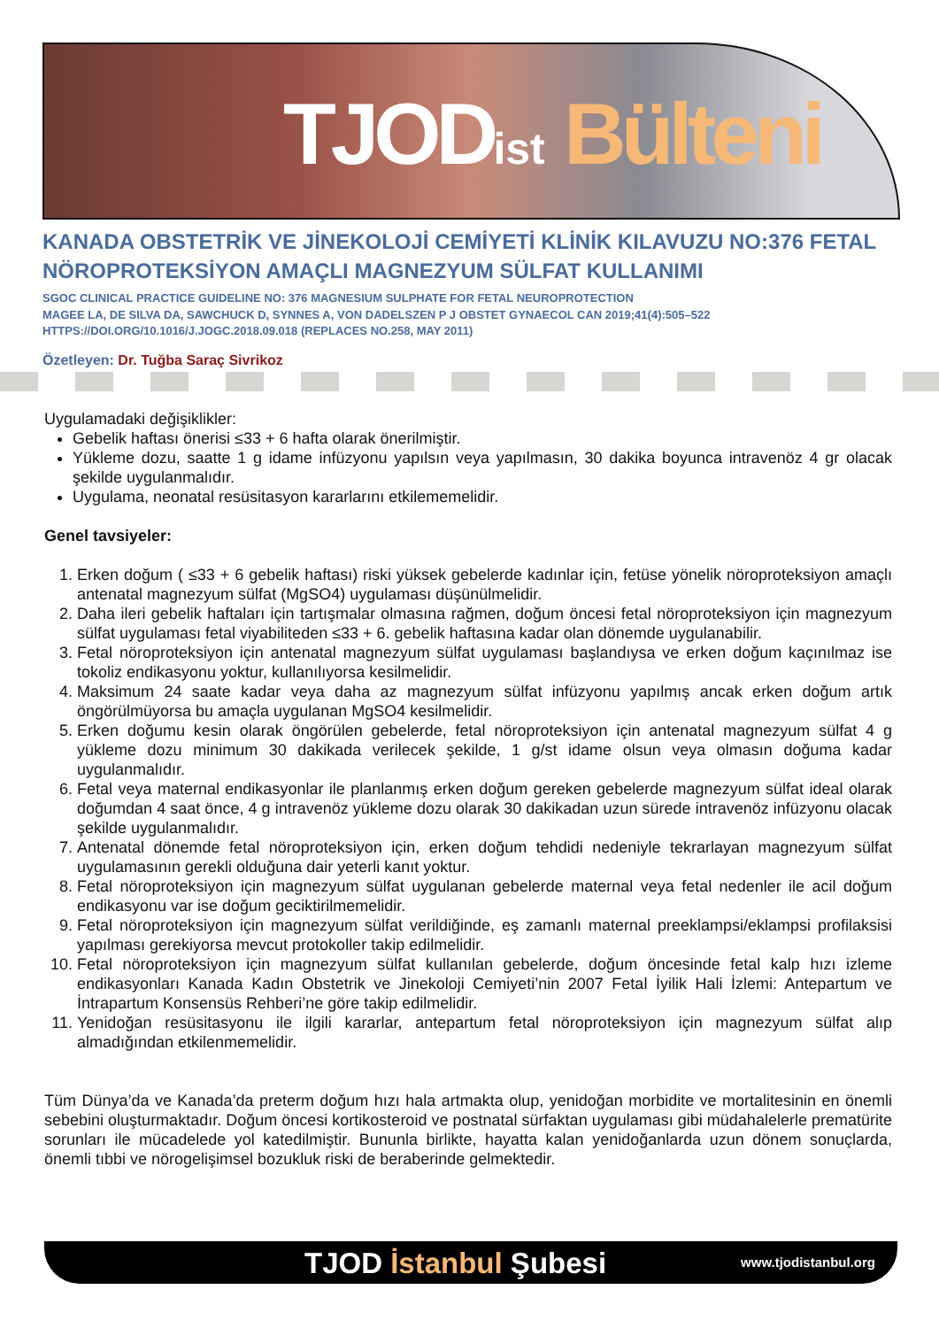TJODist Bülteni
KANADA OBSTETRİK VE JİNEKOLOJİ CEMİYETİ KLİNİK KILAVUZU NO:376 FETAL NÖROPROTEKSİYON AMAÇLI MAGNEZYUM SÜLFAT KULLANIMI
SGOC CLINICAL PRACTICE GUIDELINE NO: 376 MAGNESIUM SULPHATE FOR FETAL NEUROPROTECTION
MAGEE LA, DE SILVA DA, SAWCHUCK D, SYNNES A, VON DADELSZEN P J OBSTET GYNAECOL CAN 2019;41(4):505–522
HTTPS://DOI.ORG/10.1016/J.JOGC.2018.09.018 (REPLACES NO.258, MAY 2011)
Özetleyen: Dr. Tuğba Saraç Sivrikoz
Uygulamadaki değişiklikler:
Gebelik haftası önerisi ≤33 + 6 hafta olarak önerilmiştir.
Yükleme dozu, saatte 1 g idame infüzyonu yapılsın veya yapılmasın, 30 dakika boyunca intravenöz 4 gr olacak şekilde uygulanmalıdır.
Uygulama, neonatal resüsitasyon kararlarını etkilememelidir.
Genel tavsiyeler:
1. Erken doğum ( ≤33 + 6 gebelik haftası) riski yüksek gebelerde kadınlar için, fetüse yönelik nöroproteksiyon amaçlı antenatal magnezyum sülfat (MgSO4) uygulaması düşünülmelidir.
2. Daha ileri gebelik haftaları için tartışmalar olmasına rağmen, doğum öncesi fetal nöroproteksiyon için magnezyum sülfat uygulaması fetal viyabiliteden ≤33 + 6. gebelik haftasına kadar olan dönemde uygulanabilir.
3. Fetal nöroproteksiyon için antenatal magnezyum sülfat uygulaması başlandıysa ve erken doğum kaçınılmaz ise tokoliz endikasyonu yoktur, kullanılıyorsa kesilmelidir.
4. Maksimum 24 saate kadar veya daha az magnezyum sülfat infüzyonu yapılmış ancak erken doğum artık öngörülmüyorsa bu amaçla uygulanan MgSO4 kesilmelidir.
5. Erken doğumu kesin olarak öngörülen gebelerde, fetal nöroproteksiyon için antenatal magnezyum sülfat 4 g yükleme dozu minimum 30 dakikada verilecek şekilde, 1 g/st idame olsun veya olmasın doğuma kadar uygulanmalıdır.
6. Fetal veya maternal endikasyonlar ile planlanmış erken doğum gereken gebelerde magnezyum sülfat ideal olarak doğumdan 4 saat önce, 4 g intravenöz yükleme dozu olarak 30 dakikadan uzun sürede intravenöz infüzyonu olacak şekilde uygulanmalıdır.
7. Antenatal dönemde fetal nöroproteksiyon için, erken doğum tehdidi nedeniyle tekrarlayan magnezyum sülfat uygulamasının gerekli olduğuna dair yeterli kanıt yoktur.
8. Fetal nöroproteksiyon için magnezyum sülfat uygulanan gebelerde maternal veya fetal nedenler ile acil doğum endikasyonu var ise doğum geciktirilmemelidir.
9. Fetal nöroproteksiyon için magnezyum sülfat verildiğinde, eş zamanlı maternal preeklampsi/eklampsi profilaksisi yapılması gerekiyorsa mevcut protokoller takip edilmelidir.
10. Fetal nöroproteksiyon için magnezyum sülfat kullanılan gebelerde, doğum öncesinde fetal kalp hızı izleme endikasyonları Kanada Kadın Obstetrik ve Jinekoloji Cemiyeti’nin 2007 Fetal İyilik Hali İzlemi: Antepartum ve İntrapartum Konsensüs Rehberi’ne göre takip edilmelidir.
11. Yenidoğan resüsitasyonu ile ilgili kararlar, antepartum fetal nöroproteksiyon için magnezyum sülfat alıp almadığından etkilenmemelidir.
Tüm Dünya’da ve Kanada’da preterm doğum hızı hala artmakta olup, yenidoğan morbidite ve mortalitesinin en önemli sebebini oluşturmaktadır. Doğum öncesi kortikosteroid ve postnatal sürfaktan uygulaması gibi müdahalelerle prematürite sorunları ile mücadelede yol katedilmiştir. Bununla birlikte, hayatta kalan yenidoğanlarda uzun dönem sonuçlarda, önemli tıbbi ve nörogelişimsel bozukluk riski de beraberinde gelmektedir.
TJOD İstanbul Şubesi www.tjodistanbul.org